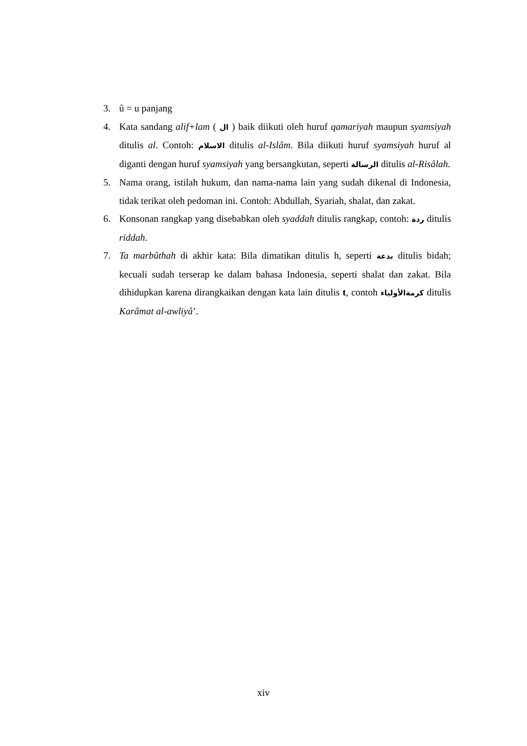3. û = u panjang
4. Kata sandang alif+lam ( ال ) baik diikuti oleh huruf qamariyah maupun syamsiyah ditulis al. Contoh: الاسلام ditulis al-Islâm. Bila diikuti huruf syamsiyah huruf al diganti dengan huruf syamsiyah yang bersangkutan, seperti الرسالة ditulis al-Risâlah.
5. Nama orang, istilah hukum, dan nama-nama lain yang sudah dikenal di Indonesia, tidak terikat oleh pedoman ini. Contoh: Abdullah, Syariah, shalat, dan zakat.
6. Konsonan rangkap yang disebabkan oleh syaddah ditulis rangkap, contoh: ردة ditulis riddah.
7. Ta marbûthah di akhir kata: Bila dimatikan ditulis h, seperti بدعة ditulis bidah; kecuali sudah terserap ke dalam bahasa Indonesia, seperti shalat dan zakat. Bila dihidupkan karena dirangkaikan dengan kata lain ditulis t, contoh كرمةالأولياء ditulis Karâmat al-awliyâ’.
xiv